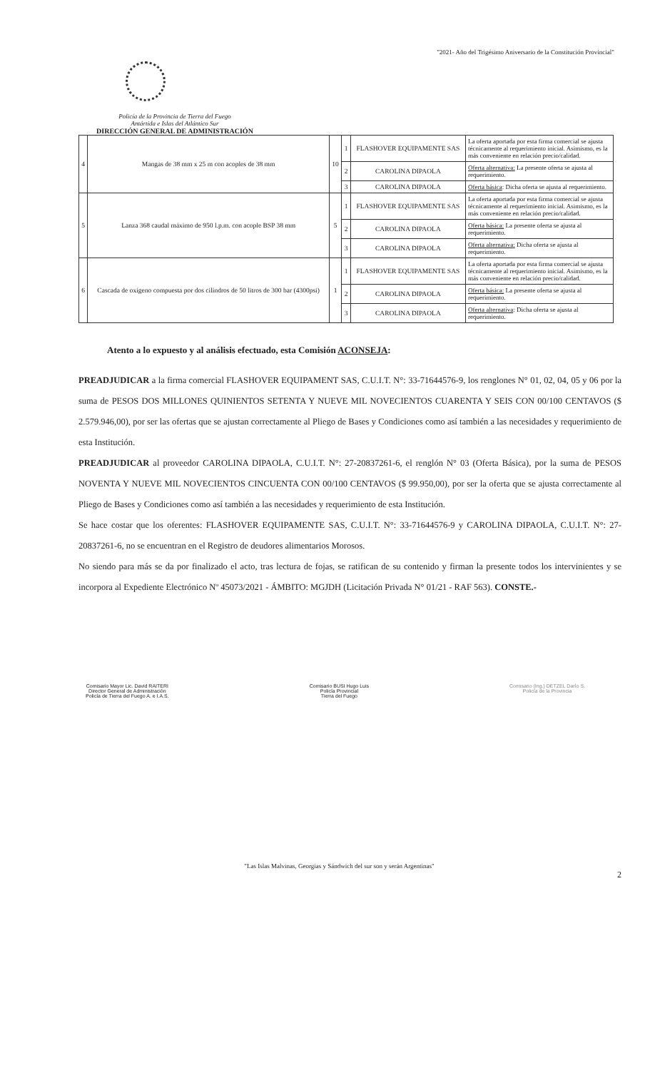"2021- Año del Trigésimo Aniversario de la Constitución Provincial"
Policía de la Provincia de Tierra del Fuego
Antártida e Islas del Atlántico Sur
DIRECCIÓN GENERAL DE ADMINISTRACIÓN
| 4 | Mangas de 38 mm x 25 m con acoples de 38 mm | 10 | 1 | FLASHOVER EQUIPAMENTE SAS | La oferta aportada por esta firma comercial se ajusta técnicamente al requerimiento inicial. Asimismo, es la más conveniente en relación precio/calidad. |
| | | | 2 | CAROLINA DIPAOLA | Oferta alternativa: La presente oferta se ajusta al requerimiento. |
| | | | 3 | CAROLINA DIPAOLA | Oferta básica : Dicha oferta se ajusta al requerimiento. |
| 5 | Lanza 368 caudal máximo de 950 l.p.m. con acople BSP 38 mm | 5 | 1 | FLASHOVER EQUIPAMENTE SAS | La oferta aportada por esta firma comercial se ajusta técnicamente al requerimiento inicial. Asimismo, es la más conveniente en relación precio/calidad. |
| | | | 2 | CAROLINA DIPAOLA | Oferta básica: La presente oferta se ajusta al requerimiento. |
| | | | 3 | CAROLINA DIPAOLA | Oferta alternativa: Dicha oferta se ajusta al requerimiento. |
| 6 | Cascada de oxígeno compuesta por dos cilindros de 50 litros de 300 bar (4300psi) | 1 | 1 | FLASHOVER EQUIPAMENTE SAS | La oferta aportada por esta firma comercial se ajusta técnicamente al requerimiento inicial. Asimismo, es la más conveniente en relación precio/calidad. |
| | | | 2 | CAROLINA DIPAOLA | Oferta básica: La presente oferta se ajusta al requerimiento. |
| | | | 3 | CAROLINA DIPAOLA | Oferta alternativa : Dicha oferta se ajusta al requerimiento. |
Atento a lo expuesto y al análisis efectuado, esta Comisión ACONSEJA:
PREADJUDICAR a la firma comercial FLASHOVER EQUIPAMENT SAS, C.U.I.T. N°: 33-71644576-9, los renglones N° 01, 02, 04, 05 y 06 por la suma de PESOS DOS MILLONES QUINIENTOS SETENTA Y NUEVE MIL NOVECIENTOS CUARENTA Y SEIS CON 00/100 CENTAVOS ($ 2.579.946,00), por ser las ofertas que se ajustan correctamente al Pliego de Bases y Condiciones como así también a las necesidades y requerimiento de esta Institución.
PREADJUDICAR al proveedor CAROLINA DIPAOLA, C.U.I.T. N°: 27-20837261-6, el renglón N° 03 (Oferta Básica), por la suma de PESOS NOVENTA Y NUEVE MIL NOVECIENTOS CINCUENTA CON 00/100 CENTAVOS ($ 99.950,00), por ser la oferta que se ajusta correctamente al Pliego de Bases y Condiciones como así también a las necesidades y requerimiento de esta Institución.
Se hace costar que los oferentes: FLASHOVER EQUIPAMENTE SAS, C.U.I.T. N°: 33-71644576-9 y CAROLINA DIPAOLA, C.U.I.T. N°: 27-20837261-6, no se encuentran en el Registro de deudores alimentarios Morosos.
No siendo para más se da por finalizado el acto, tras lectura de fojas, se ratifican de su contenido y firman la presente todos los intervinientes y se incorpora al Expediente Electrónico Nº 45073/2021 - ÁMBITO: MGJDH (Licitación Privada N° 01/21 - RAF 563). CONSTE.-
Comisario Mayor Lic. David RAITERI
Director General de Administración
Policía de Tierra del Fuego A. e I.A.S.
Comisario BUSI Hugo Luis
Policía Provincial
Tierra del Fuego
Comisario (Ing.) DETZEL Darío S.
Policía de la Provincia
"Las Islas Malvinas, Georgias y Sándwich del sur son y serán Argentinas"
2